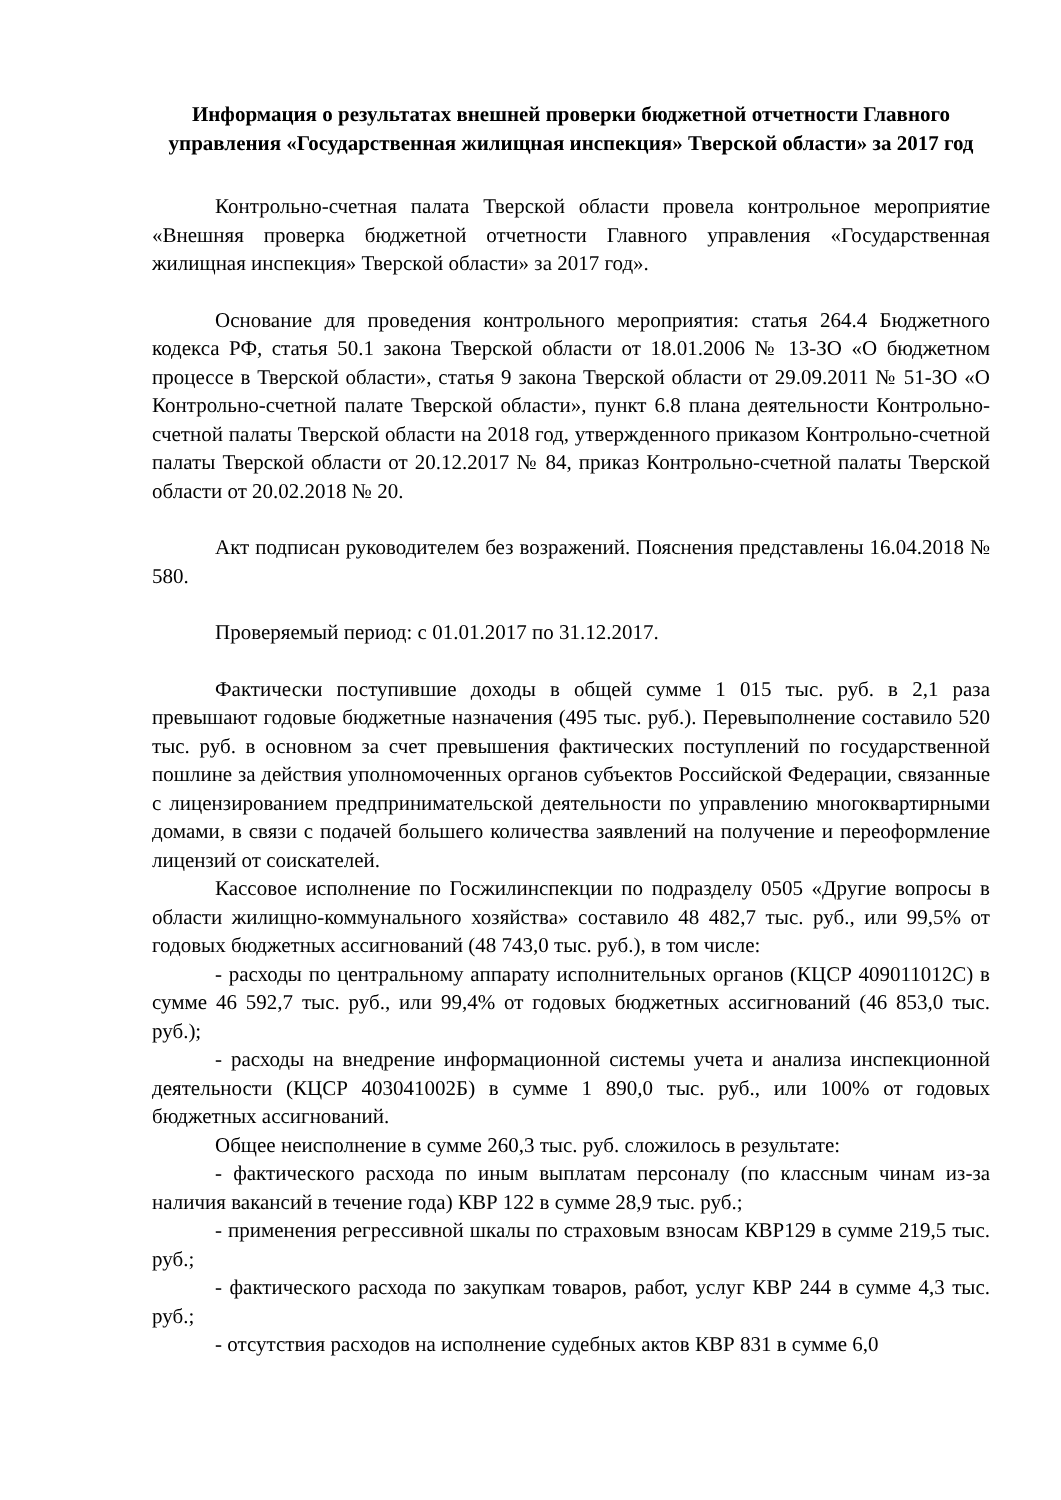Информация о результатах внешней проверки бюджетной отчетности Главного управления «Государственная жилищная инспекция» Тверской области» за 2017 год
Контрольно-счетная палата Тверской области провела контрольное мероприятие «Внешняя проверка бюджетной отчетности Главного управления «Государственная жилищная инспекция» Тверской области» за 2017 год».
Основание для проведения контрольного мероприятия: статья 264.4 Бюджетного кодекса РФ, статья 50.1 закона Тверской области от 18.01.2006 № 13-ЗО «О бюджетном процессе в Тверской области», статья 9 закона Тверской области от 29.09.2011 № 51-ЗО «О Контрольно-счетной палате Тверской области», пункт 6.8 плана деятельности Контрольно-счетной палаты Тверской области на 2018 год, утвержденного приказом Контрольно-счетной палаты Тверской области от 20.12.2017 № 84, приказ Контрольно-счетной палаты Тверской области от 20.02.2018 № 20.
Акт подписан руководителем без возражений. Пояснения представлены 16.04.2018 № 580.
Проверяемый период: с 01.01.2017 по 31.12.2017.
Фактически поступившие доходы в общей сумме 1 015 тыс. руб. в 2,1 раза превышают годовые бюджетные назначения (495 тыс. руб.). Перевыполнение составило 520 тыс. руб. в основном за счет превышения фактических поступлений по государственной пошлине за действия уполномоченных органов субъектов Российской Федерации, связанные с лицензированием предпринимательской деятельности по управлению многоквартирными домами, в связи с подачей большего количества заявлений на получение и переоформление лицензий от соискателей.
Кассовое исполнение по Госжилинспекции по подразделу 0505 «Другие вопросы в области жилищно-коммунального хозяйства» составило 48 482,7 тыс. руб., или 99,5% от годовых бюджетных ассигнований (48 743,0 тыс. руб.), в том числе:
- расходы по центральному аппарату исполнительных органов (КЦСР 409011012С) в сумме 46 592,7 тыс. руб., или 99,4% от годовых бюджетных ассигнований (46 853,0 тыс. руб.);
- расходы на внедрение информационной системы учета и анализа инспекционной деятельности (КЦСР 403041002Б) в сумме 1 890,0 тыс. руб., или 100% от годовых бюджетных ассигнований.
Общее неисполнение в сумме 260,3 тыс. руб. сложилось в результате:
- фактического расхода по иным выплатам персоналу (по классным чинам из-за наличия вакансий в течение года) КВР 122 в сумме 28,9 тыс. руб.;
- применения регрессивной шкалы по страховым взносам КВР129 в сумме 219,5 тыс. руб.;
- фактического расхода по закупкам товаров, работ, услуг КВР 244 в сумме 4,3 тыс. руб.;
- отсутствия расходов на исполнение судебных актов КВР 831 в сумме 6,0